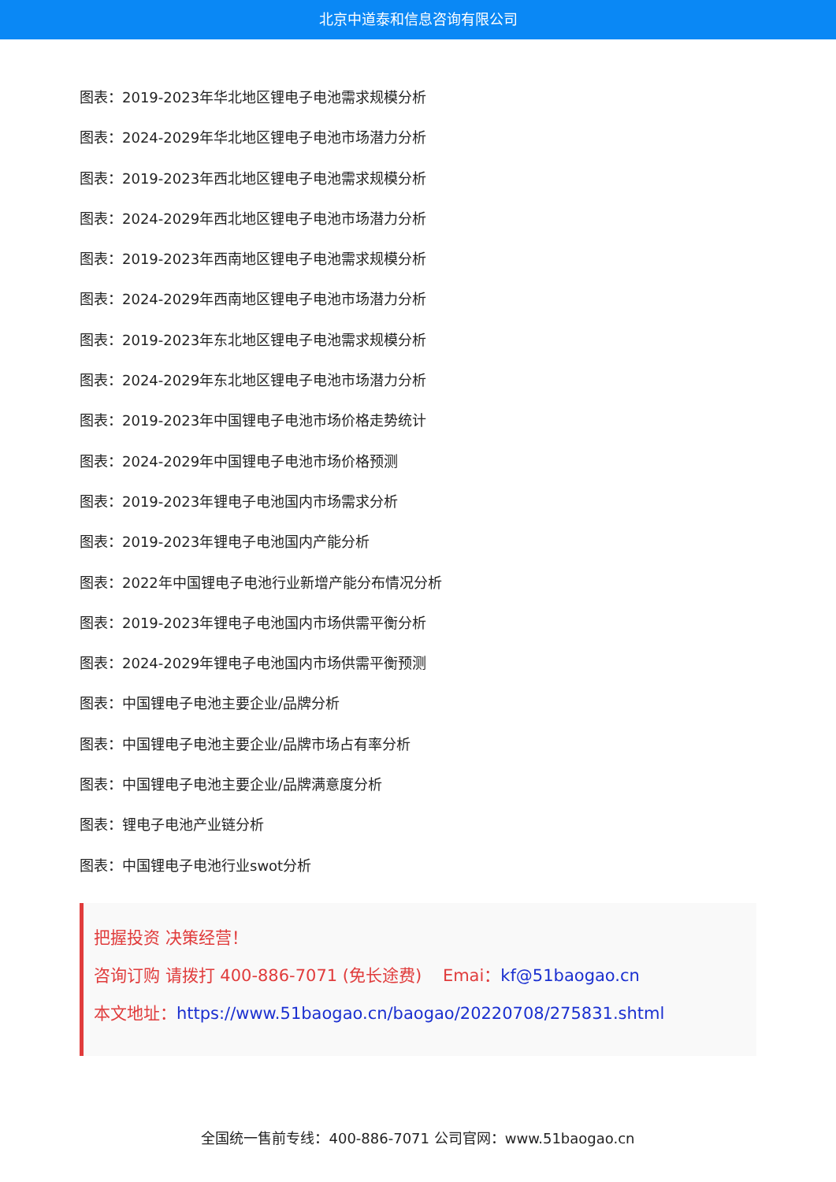北京中道泰和信息咨询有限公司
图表：2019-2023年华北地区锂电子电池需求规模分析
图表：2024-2029年华北地区锂电子电池市场潜力分析
图表：2019-2023年西北地区锂电子电池需求规模分析
图表：2024-2029年西北地区锂电子电池市场潜力分析
图表：2019-2023年西南地区锂电子电池需求规模分析
图表：2024-2029年西南地区锂电子电池市场潜力分析
图表：2019-2023年东北地区锂电子电池需求规模分析
图表：2024-2029年东北地区锂电子电池市场潜力分析
图表：2019-2023年中国锂电子电池市场价格走势统计
图表：2024-2029年中国锂电子电池市场价格预测
图表：2019-2023年锂电子电池国内市场需求分析
图表：2019-2023年锂电子电池国内产能分析
图表：2022年中国锂电子电池行业新增产能分布情况分析
图表：2019-2023年锂电子电池国内市场供需平衡分析
图表：2024-2029年锂电子电池国内市场供需平衡预测
图表：中国锂电子电池主要企业/品牌分析
图表：中国锂电子电池主要企业/品牌市场占有率分析
图表：中国锂电子电池主要企业/品牌满意度分析
图表：锂电子电池产业链分析
图表：中国锂电子电池行业swot分析
把握投资 决策经营！
咨询订购 请拨打 400-886-7071 (免长途费) Emai：kf@51baogao.cn
本文地址：https://www.51baogao.cn/baogao/20220708/275831.shtml
全国统一售前专线：400-886-7071 公司官网：www.51baogao.cn